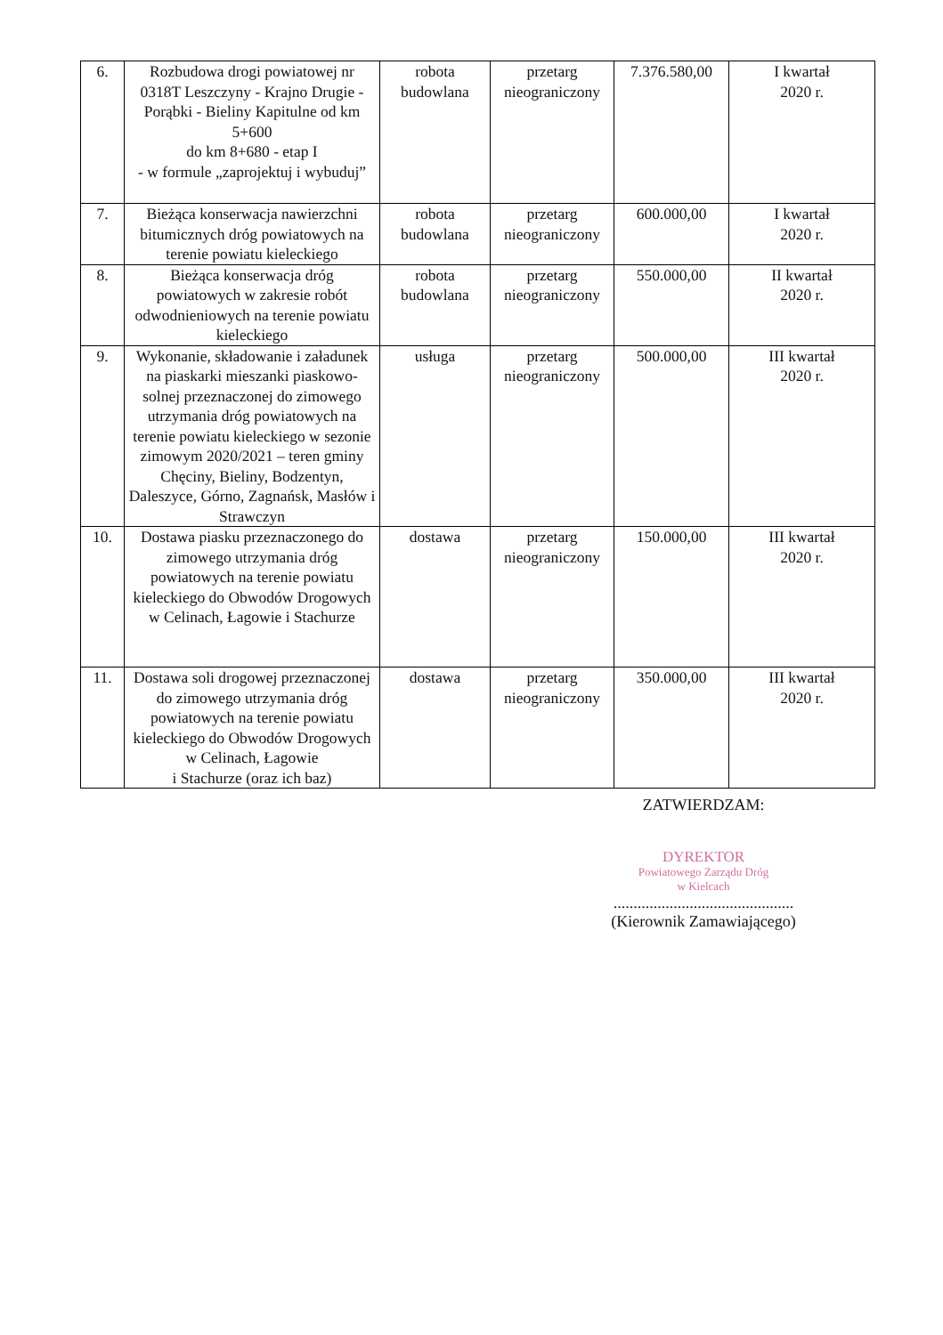| 6. | Rozbudowa drogi powiatowej nr 0318T Leszczyny - Krajno Drugie - Porąbki - Bieliny Kapitulne od km 5+600 do km 8+680 - etap I - w formule „zaprojektuj i wybuduj” | robota budowlana | przetarg nieograniczony | 7.376.580,00 | I kwartał 2020 r. |
| 7. | Bieżąca konserwacja nawierzchni bitumicznych dróg powiatowych na terenie powiatu kieleckiego | robota budowlana | przetarg nieograniczony | 600.000,00 | I kwartał 2020 r. |
| 8. | Bieżąca konserwacja dróg powiatowych w zakresie robót odwodnieniowych na terenie powiatu kieleckiego | robota budowlana | przetarg nieograniczony | 550.000,00 | II kwartał 2020 r. |
| 9. | Wykonanie, składowanie i załadunek na piaskarki mieszanki piaskowo-solnej przeznaczonej do zimowego utrzymania dróg powiatowych na terenie powiatu kieleckiego w sezonie zimowym 2020/2021 – teren gminy Chęciny, Bieliny, Bodzentyn, Daleszyce, Górno, Zagnańsk, Masłów i Strawczyn | usługa | przetarg nieograniczony | 500.000,00 | III kwartał 2020 r. |
| 10. | Dostawa piasku przeznaczonego do zimowego utrzymania dróg powiatowych na terenie powiatu kieleckiego do Obwodów Drogowych w Celinach, Łagowie i Stachurze | dostawa | przetarg nieograniczony | 150.000,00 | III kwartał 2020 r. |
| 11. | Dostawa soli drogowej przeznaczonej do zimowego utrzymania dróg powiatowych na terenie powiatu kieleckiego do Obwodów Drogowych w Celinach, Łagowie i Stachurze (oraz ich baz) | dostawa | przetarg nieograniczony | 350.000,00 | III kwartał 2020 r. |
ZATWIERDZAM:
DYREKTOR
Powiatowego Zarządu Dróg
w Kielcach
.............................................
(Kierownik Zamawiającego)